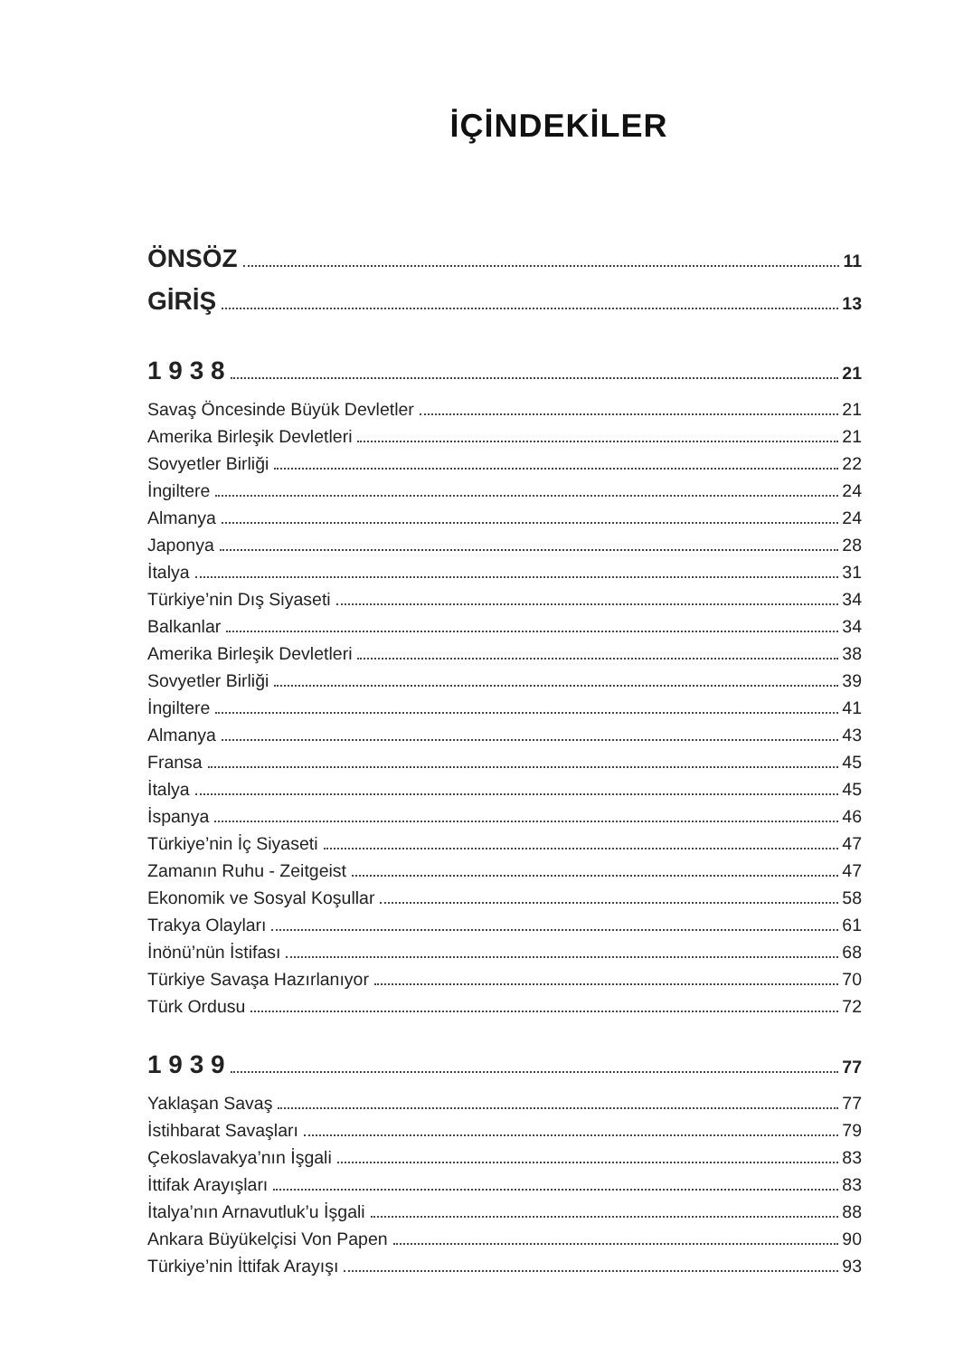İÇİNDEKİLER
ÖNSÖZ 11
GİRİŞ 13
1 9 3 8 21
Savaş Öncesinde Büyük Devletler 21
Amerika Birleşik Devletleri 21
Sovyetler Birliği 22
İngiltere 24
Almanya 24
Japonya 28
İtalya 31
Türkiye’nin Dış Siyaseti 34
Balkanlar 34
Amerika Birleşik Devletleri 38
Sovyetler Birliği 39
İngiltere 41
Almanya 43
Fransa 45
İtalya 45
İspanya 46
Türkiye’nin İç Siyaseti 47
Zamanın Ruhu - Zeitgeist 47
Ekonomik ve Sosyal Koşullar 58
Trakya Olayları 61
İnönü’nün İstifası 68
Türkiye Savaşa Hazırlanıyor 70
Türk Ordusu 72
1 9 3 9 77
Yaklaşan Savaş 77
İstihbarat Savaşları 79
Çekoslavakya’nın İşgali 83
İttifak Arayışları 83
İtalya’nın Arnavutluk’u İşgali 88
Ankara Büyükelçisi Von Papen 90
Türkiye’nin İttifak Arayışı 93